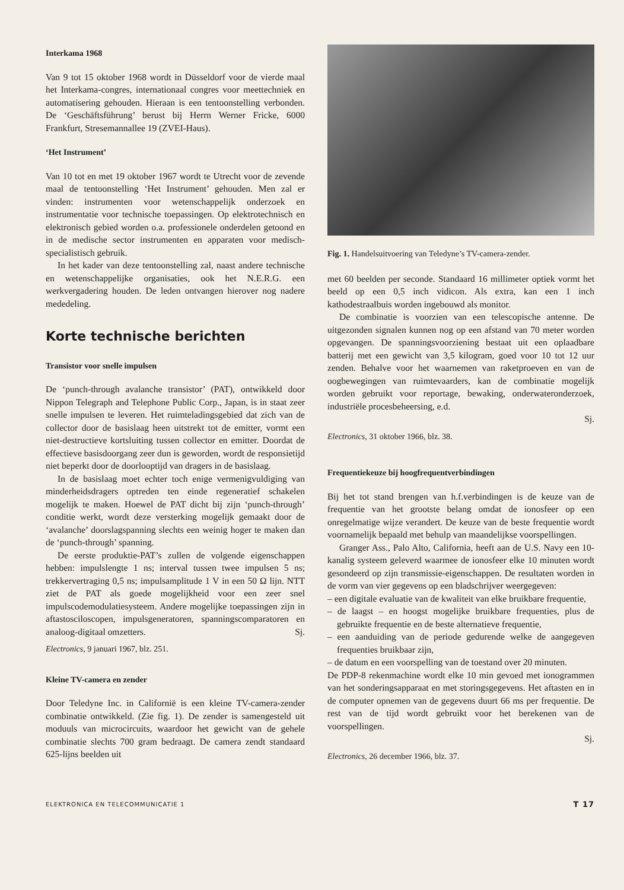Interkama 1968
Van 9 tot 15 oktober 1968 wordt in Düsseldorf voor de vierde maal het Interkama-congres, internationaal congres voor meettechniek en automatisering gehouden. Hieraan is een tentoonstelling verbonden. De ‘Geschäftsführung’ berust bij Herrn Werner Fricke, 6000 Frankfurt, Stresemannallee 19 (ZVEI-Haus).
‘Het Instrument’
Van 10 tot en met 19 oktober 1967 wordt te Utrecht voor de zevende maal de tentoonstelling ‘Het Instrument’ gehouden. Men zal er vinden: instrumenten voor wetenschappelijk onderzoek en instrumentatie voor technische toepassingen. Op elektrotechnisch en elektronisch gebied worden o.a. professionele onderdelen getoond en in de medische sector instrumenten en apparaten voor medisch-specialistisch gebruik.
In het kader van deze tentoonstelling zal, naast andere technische en wetenschappelijke organisaties, ook het N.E.R.G. een werkvergadering houden. De leden ontvangen hierover nog nadere mededeling.
Korte technische berichten
Transistor voor snelle impulsen
De ‘punch-through avalanche transistor’ (PAT), ontwikkeld door Nippon Telegraph and Telephone Public Corp., Japan, is in staat zeer snelle impulsen te leveren. Het ruimteladingsgebied dat zich van de collector door de basislaag heen uitstrekt tot de emitter, vormt een niet-destructieve kortsluiting tussen collector en emitter. Doordat de effectieve basisdoorgang zeer dun is geworden, wordt de responsietijd niet beperkt door de doorlooptijd van dragers in de basislaag.
In de basislaag moet echter toch enige vermenigvuldiging van minderheidsdragers optreden ten einde regeneratief schakelen mogelijk te maken. Hoewel de PAT dicht bij zijn ‘punch-through’ conditie werkt, wordt deze versterking mogelijk gemaakt door de ‘avalanche’ doorslagspanning slechts een weinig hoger te maken dan de ‘punch-through’ spanning.
De eerste produktie-PAT’s zullen de volgende eigenschappen hebben: impulslengte 1 ns; interval tussen twee impulsen 5 ns; trekkervertraging 0,5 ns; impulsamplitude 1 V in een 50 Ω lijn. NTT ziet de PAT als goede mogelijkheid voor een zeer snel impulscodemodulatiesysteem. Andere mogelijke toepassingen zijn in aftastosciloscopen, impulsgeneratoren, spanningscomparatoren en analoog-digitaal omzetters. Sj.
Electronics, 9 januari 1967, blz. 251.
Kleine TV-camera en zender
Door Teledyne Inc. in Californië is een kleine TV-camera-zender combinatie ontwikkeld. (Zie fig. 1). De zender is samengesteld uit moduuls van microcircuits, waardoor het gewicht van de gehele combinatie slechts 700 gram bedraagt. De camera zendt standaard 625-lijns beelden uit
Fig. 1. Handelsuitvoering van Teledyne’s TV-camera-zender.
met 60 beelden per seconde. Standaard 16 millimeter optiek vormt het beeld op een 0,5 inch vidicon. Als extra, kan een 1 inch kathodestraalbuis worden ingebouwd als monitor.
De combinatie is voorzien van een telescopische antenne. De uitgezonden signalen kunnen nog op een afstand van 70 meter worden opgevangen. De spanningsvoorziening bestaat uit een oplaadbare batterij met een gewicht van 3,5 kilogram, goed voor 10 tot 12 uur zenden. Behalve voor het waarnemen van raketproeven en van de oogbewegingen van ruimtevaarders, kan de combinatie mogelijk worden gebruikt voor reportage, bewaking, onderwateronderzoek, industriële procesbeheersing, e.d.
Sj.
Electronics, 31 oktober 1966, blz. 38.
Frequentiekeuze bij hoogfrequentverbindingen
Bij het tot stand brengen van h.f.verbindingen is de keuze van de frequentie van het grootste belang omdat de ionosfeer op een onregelmatige wijze verandert. De keuze van de beste frequentie wordt voornamelijk bepaald met behulp van maandelijkse voorspellingen.
Granger Ass., Palo Alto, California, heeft aan de U.S. Navy een 10-kanalig systeem geleverd waarmee de ionosfeer elke 10 minuten wordt gesondeerd op zijn transmissie-eigenschappen. De resultaten worden in de vorm van vier gegevens op een bladschrijver weergegeven:
– een digitale evaluatie van de kwaliteit van elke bruikbare frequentie,
– de laagst – en hoogst mogelijke bruikbare frequenties, plus de gebruikte frequentie en de beste alternatieve frequentie,
– een aanduiding van de periode gedurende welke de aangegeven frequenties bruikbaar zijn,
– de datum en een voorspelling van de toestand over 20 minuten.
De PDP-8 rekenmachine wordt elke 10 min gevoed met ionogrammen van het sonderingsapparaat en met storingsgegevens. Het aftasten en in de computer opnemen van de gegevens duurt 66 ms per frequentie. De rest van de tijd wordt gebruikt voor het berekenen van de voorspellingen.
Sj.
Electronics, 26 december 1966, blz. 37.
ELEKTRONICA EN TELECOMMUNICATIE 1 T 17